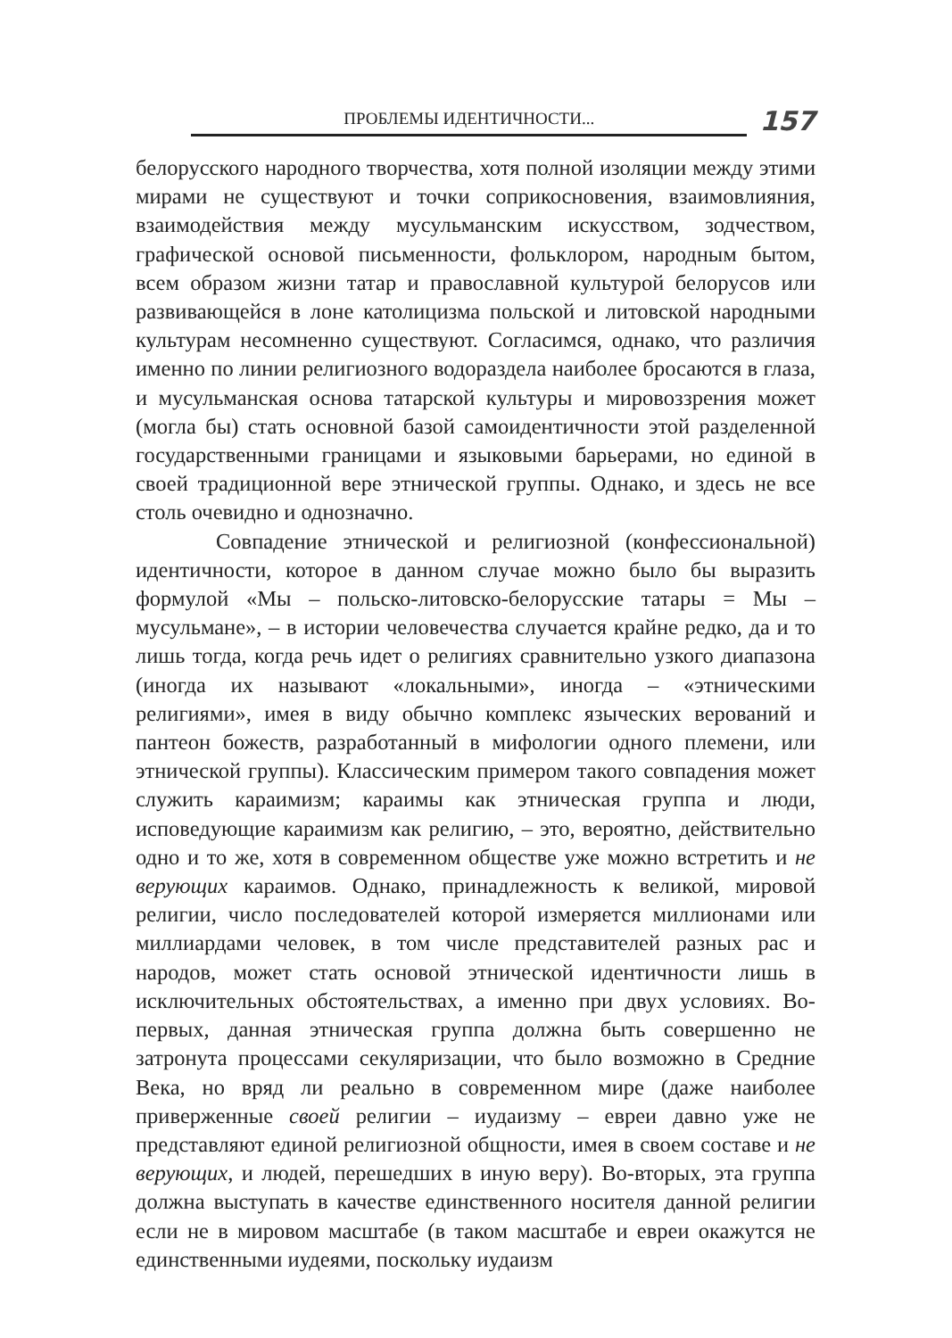ПРОБЛЕМЫ ИДЕНТИЧНОСТИ...
157
белорусского народного творчества, хотя полной изоляции между этими мирами не существуют и точки соприкосновения, взаимовлияния, взаимодействия между мусульманским искусством, зодчеством, графической основой письменности, фольклором, народным бытом, всем образом жизни татар и православной культурой белорусов или развивающейся в лоне католицизма польской и литовской народными культурам несомненно существуют. Согласимся, однако, что различия именно по линии религиозного водораздела наиболее бросаются в глаза, и мусульманская основа татарской культуры и мировоззрения может (могла бы) стать основной базой самоидентичности этой разделенной государственными границами и языковыми барьерами, но единой в своей традиционной вере этнической группы. Однако, и здесь не все столь очевидно и однозначно.
Совпадение этнической и религиозной (конфессиональной) идентичности, которое в данном случае можно было бы выразить формулой «Мы – польско-литовско-белорусские татары = Мы – мусульмане», – в истории человечества случается крайне редко, да и то лишь тогда, когда речь идет о религиях сравнительно узкого диапазона (иногда их называют «локальными», иногда – «этническими религиями», имея в виду обычно комплекс языческих верований и пантеон божеств, разработанный в мифологии одного племени, или этнической группы). Классическим примером такого совпадения может служить караимизм; караимы как этническая группа и люди, исповедующие караимизм как религию, – это, вероятно, действительно одно и то же, хотя в современном обществе уже можно встретить и не верующих караимов. Однако, принадлежность к великой, мировой религии, число последователей которой измеряется миллионами или миллиардами человек, в том числе представителей разных рас и народов, может стать основой этнической идентичности лишь в исключительных обстоятельствах, а именно при двух условиях. Во-первых, данная этническая группа должна быть совершенно не затронута процессами секуляризации, что было возможно в Средние Века, но вряд ли реально в современном мире (даже наиболее приверженные своей религии – иудаизму – евреи давно уже не представляют единой религиозной общности, имея в своем составе и не верующих, и людей, перешедших в иную веру). Во-вторых, эта группа должна выступать в качестве единственного носителя данной религии если не в мировом масштабе (в таком масштабе и евреи окажутся не единственными иудеями, поскольку иудаизм